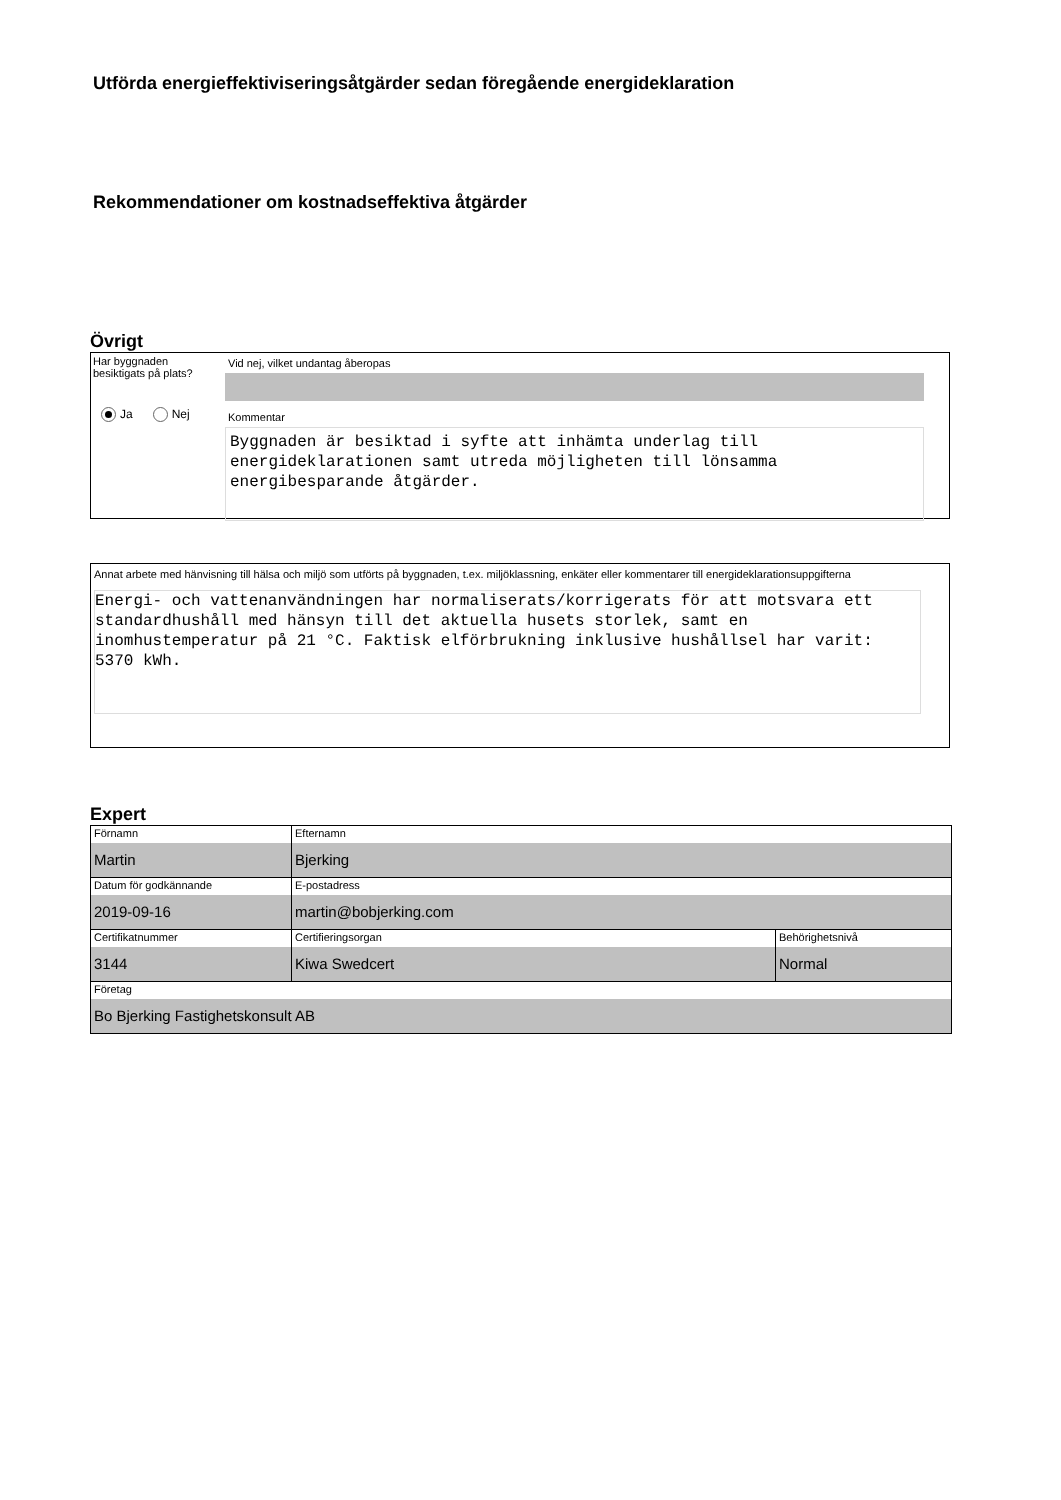Utförda energieffektiviseringsåtgärder sedan föregående energideklaration
Rekommendationer om kostnadseffektiva åtgärder
Övrigt
Har byggnaden
besiktigats på plats?
Ja Nej
Vid nej, vilket undantag åberopas
Kommentar
Byggnaden är besiktad i syfte att inhämta underlag till energideklarationen samt utreda möjligheten till lönsamma energibesparande åtgärder.
Annat arbete med hänvisning till hälsa och miljö som utförts på byggnaden, t.ex. miljöklassning, enkäter eller kommentarer till energideklarationsuppgifterna
Energi- och vattenanvändningen har normaliserats/korrigerats för att motsvara ett standardhushåll med hänsyn till det aktuella husets storlek, samt en inomhustemperatur på 21 °C. Faktisk elförbrukning inklusive hushållsel har varit: 5370 kWh.
Expert
| Förnamn Martin | Efternamn Bjerking | |
| Datum för godkännande 2019-09-16 | E-postadress martin@bobjerking.com | |
| Certifikatnummer 3144 | Certifieringsorgan Kiwa Swedcert | Behörighetsnivå Normal |
| Företag Bo Bjerking Fastighetskonsult AB | | |